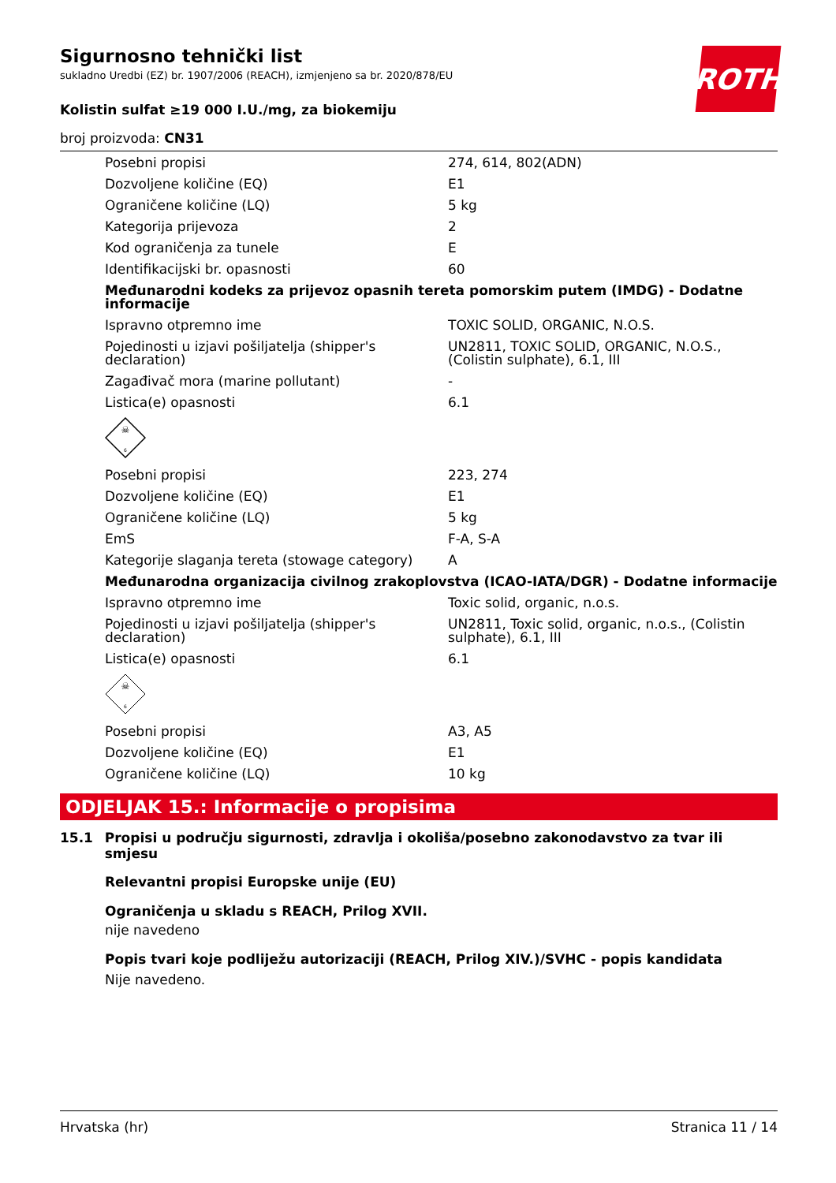ROTH
Sigurnosno tehnički list
sukladno Uredbi (EZ) br. 1907/2006 (REACH), izmjenjeno sa br. 2020/878/EU
Kolistin sulfat ≥19 000 I.U./mg, za biokemiju
broj proizvoda: CN31
| Posebni propisi | 274, 614, 802(ADN) |
| Dozvoljene količine (EQ) | E1 |
| Ograničene količine (LQ) | 5 kg |
| Kategorija prijevoza | 2 |
| Kod ograničenja za tunele | E |
| Identifikacijski br. opasnosti | 60 |
| Međunarodni kodeks za prijevoz opasnih tereta pomorskim putem (IMDG) - Dodatne informacije | |
| Ispravno otpremno ime | TOXIC SOLID, ORGANIC, N.O.S. |
| Pojedinosti u izjavi pošiljatelja (shipper's declaration) | UN2811, TOXIC SOLID, ORGANIC, N.O.S., (Colistin sulphate), 6.1, III |
| Zagađivač mora (marine pollutant) | - |
| Listica(e) opasnosti | 6.1 |
| ☠ 6 | |
| Posebni propisi | 223, 274 |
| Dozvoljene količine (EQ) | E1 |
| Ograničene količine (LQ) | 5 kg |
| EmS | F-A, S-A |
| Kategorije slaganja tereta (stowage category) | A |
| Međunarodna organizacija civilnog zrakoplovstva (ICAO-IATA/DGR) - Dodatne informacije | |
| Ispravno otpremno ime | Toxic solid, organic, n.o.s. |
| Pojedinosti u izjavi pošiljatelja (shipper's declaration) | UN2811, Toxic solid, organic, n.o.s., (Colistin sulphate), 6.1, III |
| Listica(e) opasnosti | 6.1 |
| ☠ 6 | |
| Posebni propisi | A3, A5 |
| Dozvoljene količine (EQ) | E1 |
| Ograničene količine (LQ) | 10 kg |
ODJELJAK 15.: Informacije o propisima
15.1 Propisi u području sigurnosti, zdravlja i okoliša/posebno zakonodavstvo za tvar ili smjesu
Relevantni propisi Europske unije (EU)
Ograničenja u skladu s REACH, Prilog XVII.
nije navedeno
Popis tvari koje podliježu autorizaciji (REACH, Prilog XIV.)/SVHC - popis kandidata
Nije navedeno.
Hrvatska (hr) Stranica 11 / 14